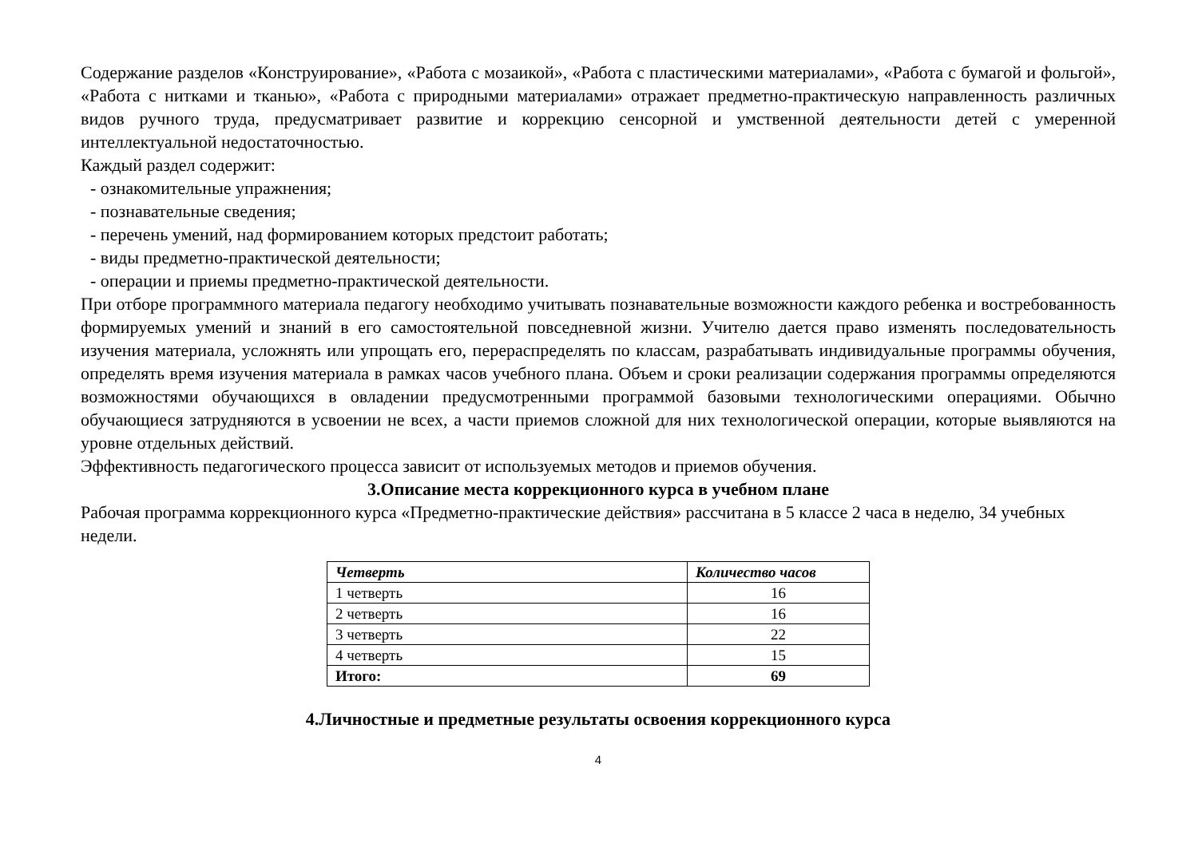Содержание разделов «Конструирование», «Работа с мозаикой», «Работа с пластическими материалами», «Работа с бумагой и фольгой», «Работа с нитками и тканью», «Работа с природными материалами» отражает предметно-практическую направленность различных видов ручного труда, предусматривает развитие и коррекцию сенсорной и умственной деятельности детей с умеренной интеллектуальной недостаточностью.
Каждый раздел содержит:
- ознакомительные упражнения;
- познавательные сведения;
- перечень умений, над формированием которых предстоит работать;
- виды предметно-практической деятельности;
- операции и приемы предметно-практической деятельности.
При отборе программного материала педагогу необходимо учитывать познавательные возможности каждого ребенка и востребованность формируемых умений и знаний в его самостоятельной повседневной жизни. Учителю дается право изменять последовательность изучения материала, усложнять или упрощать его, перераспределять по классам, разрабатывать индивидуальные программы обучения, определять время изучения материала в рамках часов учебного плана. Объем и сроки реализации содержания программы определяются возможностями обучающихся в овладении предусмотренными программой базовыми технологическими операциями. Обычно обучающиеся затрудняются в усвоении не всех, а части приемов сложной для них технологической операции, которые выявляются на уровне отдельных действий.
Эффективность педагогического процесса зависит от используемых методов и приемов обучения.
3.Описание места коррекционного курса в учебном плане
Рабочая программа коррекционного курса «Предметно-практические действия» рассчитана в 5 классе 2 часа в неделю, 34 учебных недели.
| Четверть | Количество часов |
| --- | --- |
| 1 четверть | 16 |
| 2 четверть | 16 |
| 3 четверть | 22 |
| 4 четверть | 15 |
| Итого: | 69 |
4.Личностные и предметные результаты освоения коррекционного курса
4